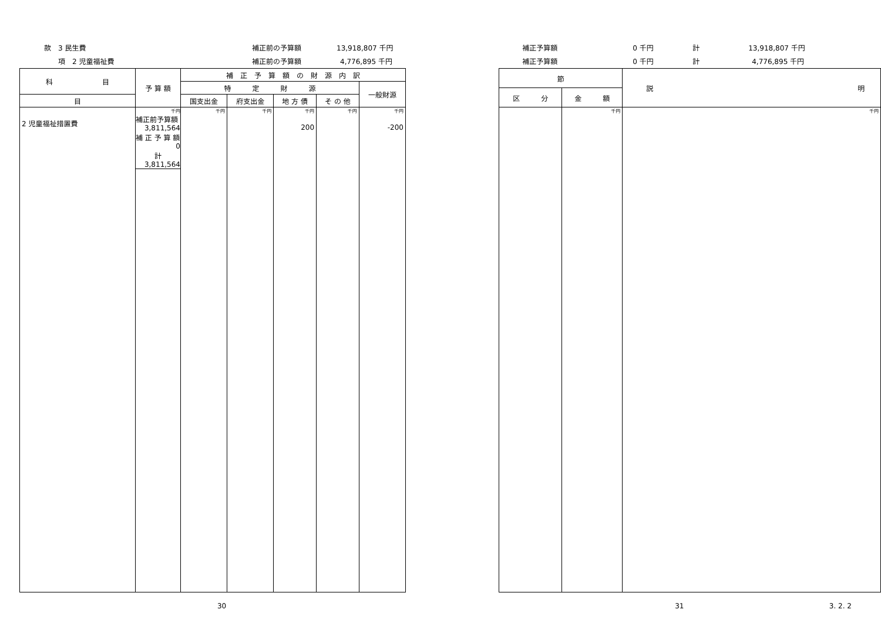款　3 民生費
項　2 児童福祉費
補正前の予算額 13,918,807 千円
補正前の予算額 4,776,895 千円
| 科 目 | 予 算 額 | 補 正 予 算 額 の 財 源 内 訳 | | | | |
| --- | --- | --- | --- | --- | --- | --- |
| | | 特 定 財 源 | | | | 一般財源 |
| 目 | | 国支出金 | 府支出金 | 地 方 債 | そ の 他 | |
| 2 児童福祉措置費 | 千円 補正前予算額 3,811,564 補 正 予 算 額 0 計 3,811,564 | 千円 | 千円 | 千円 200 | 千円 | 千円 -200 |
30
補正予算額 0 千円 計 13,918,807 千円
補正予算額 0 千円 計 4,776,895 千円
| 節 | | 説 明 |
| --- | --- | --- |
| 区 分 | 金 額 | |
| | 千円 | 千円 |
31 3. 2. 2